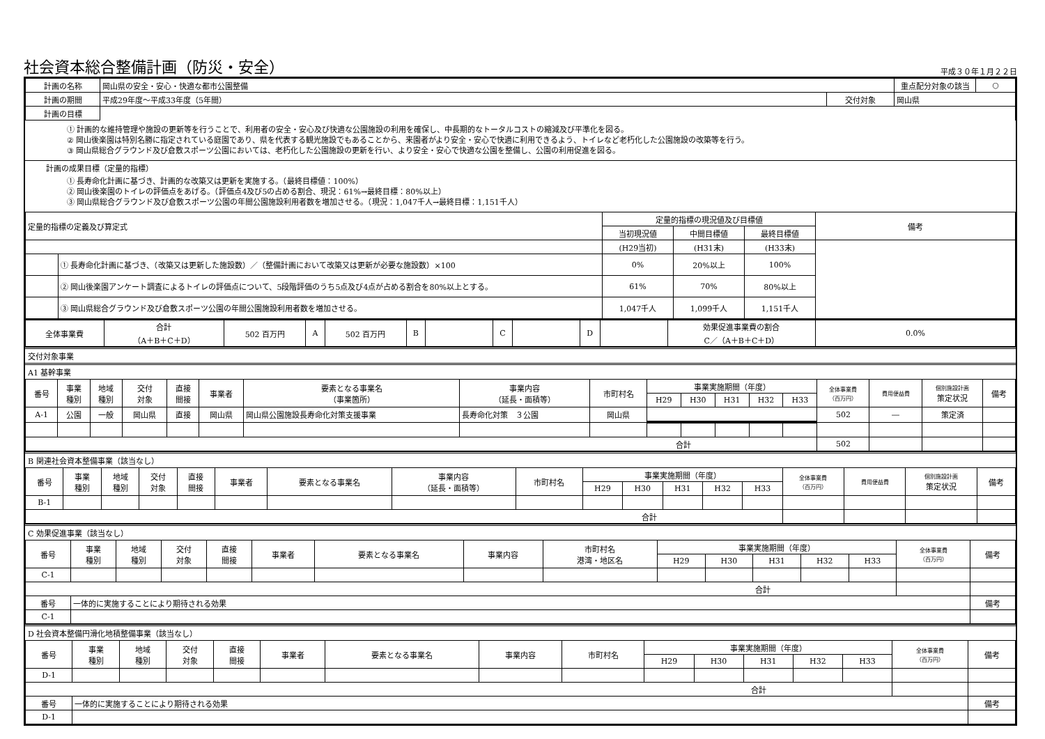社会資本総合整備計画（防災・安全） 平成３０年１月２２日
| 計画の名称 | 岡山県の安全・安心・快適な都市公園整備 | | | 重点配分対象の該当 | ○ |
| 計画の期間 | 平成29年度～平成33年度（5年間） | 交付対象 | 岡山県 | | |
| 計画の目標 | | | | | |
① 計画的な維持管理や施設の更新等を行うことで、利用者の安全・安心及び快適な公園施設の利用を確保し、中長期的なトータルコストの縮減及び平準化を図る。
② 岡山後楽園は特別名勝に指定されている庭園であり、県を代表する観光施設でもあることから、来園者がより安全・安心で快適に利用できるよう、トイレなど老朽化した公園施設の改築等を行う。
③ 岡山県総合グラウンド及び倉敷スポーツ公園においては、老朽化した公園施設の更新を行い、より安全・安心で快適な公園を整備し、公園の利用促進を図る。
計画の成果目標（定量的指標）
① 長寿命化計画に基づき、計画的な改築又は更新を実施する。（最終目標値：100%）
② 岡山後楽園のトイレの評価点をあげる。（評価点4及び5の占める割合、現況：61%→最終目標：80%以上）
③ 岡山県総合グラウンド及び倉敷スポーツ公園の年間公園施設利用者数を増加させる。（現況：1,047千人→最終目標：1,151千人）
| 定量的指標の定義及び算定式 | | 定量的指標の現況値及び目標値 | | | 備考 |
| | | 当初現況値 | 中間目標値 | 最終目標値 | |
| | | (H29当初) | (H31末) | (H33末) | |
| | ① 長寿命化計画に基づき、（改築又は更新した施設数）／（整備計画において改築又は更新が必要な施設数）×100 | 0% | 20%以上 | 100% | |
| | ② 岡山後楽園アンケート調査によるトイレの評価点について、5段階評価のうち5点及び4点が占める割合を80%以上とする。 | 61% | 70% | 80%以上 | |
| | ③ 岡山県総合グラウンド及び倉敷スポーツ公園の年間公園施設利用者数を増加させる。 | 1,047千人 | 1,099千人 | 1,151千人 | |
| 全体事業費 | 合計 （A＋B＋C＋D） | 502 百万円 | A | 502 百万円 | B | | C | | D | | 効果促進事業費の割合 C／（A＋B＋C＋D） | 0.0% |
交付対象事業
A1 基幹事業
| 番号 | 事業 種別 | 地域 種別 | 交付 対象 | 直接 間接 | 事業者 | 要素となる事業名 （事業箇所） | 事業内容 （延長・面積等） | 市町村名 | 事業実施期間（年度） | | | | | 全体事業費 （百万円） | 費用便益費 | 個別施設計画 策定状況 | 備考 |
| --- | --- | --- | --- | --- | --- | --- | --- | --- | --- | --- | --- | --- | --- | --- | --- | --- | --- |
| | | | | | | | | | H29 | H30 | H31 | H32 | H33 | | | | |
| A-1 | 公園 | 一般 | 岡山県 | 直接 | 岡山県 | 岡山県公園施設長寿命化対策支援事業 | 長寿命化対策 ３公園 | 岡山県 | | | | | | 502 | ― | 策定済 | |
| 合計 | | | | | | | | | | | | | | 502 | | | |
B 関連社会資本整備事業（該当なし）
| 番号 | 事業 種別 | 地域 種別 | 交付 対象 | 直接 間接 | 事業者 | 要素となる事業名 | 事業内容 （延長・面積等） | 市町村名 | 事業実施期間（年度） | | | | | 全体事業費 （百万円） | 費用便益費 | 個別施設計画 策定状況 | 備考 |
| --- | --- | --- | --- | --- | --- | --- | --- | --- | --- | --- | --- | --- | --- | --- | --- | --- | --- |
| | | | | | | | | | H29 | H30 | H31 | H32 | H33 | | | | |
| B-1 | | | | | | | | | | | | | | | | | |
| 合計 | | | | | | | | | | | | | | | | | |
C 効果促進事業（該当なし）
| 番号 | 事業 種別 | 地域 種別 | 交付 対象 | 直接 間接 | 事業者 | 要素となる事業名 | 事業内容 | 市町村名 港湾・地区名 | 事業実施期間（年度） | | | | | 全体事業費 （百万円） | 備考 |
| --- | --- | --- | --- | --- | --- | --- | --- | --- | --- | --- | --- | --- | --- | --- | --- |
| | | | | | | | | | H29 | H30 | H31 | H32 | H33 | | |
| C-1 | | | | | | | | | | | | | | | |
| 合計 | | | | | | | | | | | | | | | |
| 番号 | 一体的に実施することにより期待される効果 | | | | | | | | | | | | | | 備考 |
| C-1 | | | | | | | | | | | | | | | |
D 社会資本整備円滑化地積整備事業（該当なし）
| 番号 | 事業 種別 | 地域 種別 | 交付 対象 | 直接 間接 | 事業者 | 要素となる事業名 | 事業内容 | 市町村名 | 事業実施期間（年度） | | | | | 全体事業費 （百万円） | 備考 |
| --- | --- | --- | --- | --- | --- | --- | --- | --- | --- | --- | --- | --- | --- | --- | --- |
| | | | | | | | | | H29 | H30 | H31 | H32 | H33 | | |
| D-1 | | | | | | | | | | | | | | | |
| 合計 | | | | | | | | | | | | | | | |
| 番号 | 一体的に実施することにより期待される効果 | | | | | | | | | | | | | | 備考 |
| D-1 | | | | | | | | | | | | | | | |